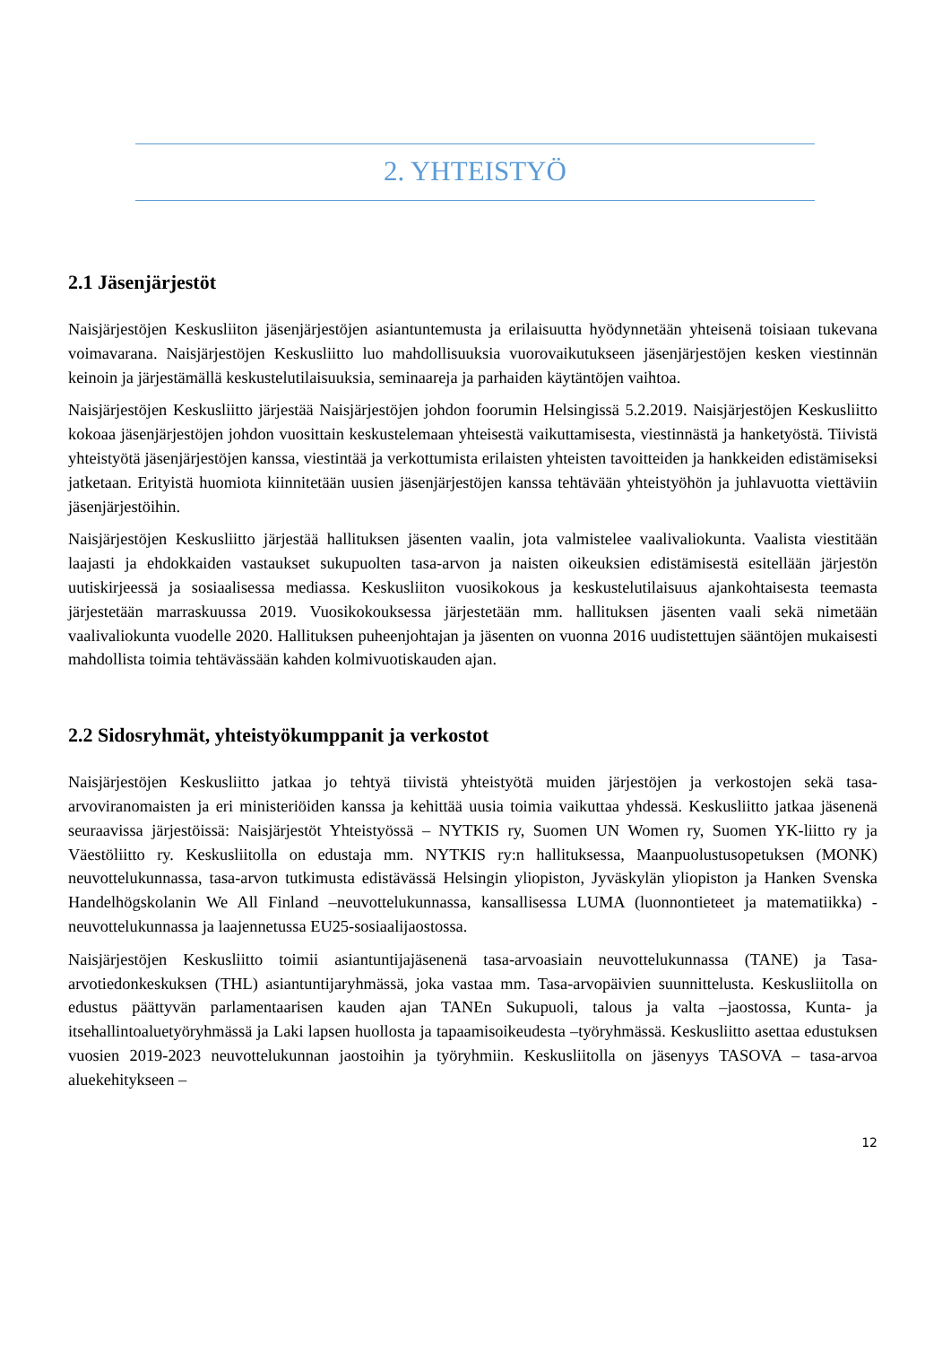2. YHTEISTYÖ
2.1 Jäsenjärjestöt
Naisjärjestöjen Keskusliiton jäsenjärjestöjen asiantuntemusta ja erilaisuutta hyödynnetään yhteisenä toisiaan tukevana voimavarana. Naisjärjestöjen Keskusliitto luo mahdollisuuksia vuorovaikutukseen jäsenjärjestöjen kesken viestinnän keinoin ja järjestämällä keskustelutilaisuuksia, seminaareja ja parhaiden käytäntöjen vaihtoa.
Naisjärjestöjen Keskusliitto järjestää Naisjärjestöjen johdon foorumin Helsingissä 5.2.2019. Naisjärjestöjen Keskusliitto kokoaa jäsenjärjestöjen johdon vuosittain keskustelemaan yhteisestä vaikuttamisesta, viestinnästä ja hanketyöstä. Tiivistä yhteistyötä jäsenjärjestöjen kanssa, viestintää ja verkottumista erilaisten yhteisten tavoitteiden ja hankkeiden edistämiseksi jatketaan. Erityistä huomiota kiinnitetään uusien jäsenjärjestöjen kanssa tehtävään yhteistyöhön ja juhlavuotta viettäviin jäsenjärjestöihin.
Naisjärjestöjen Keskusliitto järjestää hallituksen jäsenten vaalin, jota valmistelee vaalivaliokunta. Vaalista viestitään laajasti ja ehdokkaiden vastaukset sukupuolten tasa-arvon ja naisten oikeuksien edistämisestä esitellään järjestön uutiskirjeessä ja sosiaalisessa mediassa. Keskusliiton vuosikokous ja keskustelutilaisuus ajankohtaisesta teemasta järjestetään marraskuussa 2019. Vuosikokouksessa järjestetään mm. hallituksen jäsenten vaali sekä nimetään vaalivaliokunta vuodelle 2020. Hallituksen puheenjohtajan ja jäsenten on vuonna 2016 uudistettujen sääntöjen mukaisesti mahdollista toimia tehtävässään kahden kolmivuotiskauden ajan.
2.2 Sidosryhmät, yhteistyökumppanit ja verkostot
Naisjärjestöjen Keskusliitto jatkaa jo tehtyä tiivistä yhteistyötä muiden järjestöjen ja verkostojen sekä tasa-arvoviranomaisten ja eri ministeriöiden kanssa ja kehittää uusia toimia vaikuttaa yhdessä. Keskusliitto jatkaa jäsenenä seuraavissa järjestöissä: Naisjärjestöt Yhteistyössä – NYTKIS ry, Suomen UN Women ry, Suomen YK-liitto ry ja Väestöliitto ry. Keskusliitolla on edustaja mm. NYTKIS ry:n hallituksessa, Maanpuolustusopetuksen (MONK) neuvottelukunnassa, tasa-arvon tutkimusta edistävässä Helsingin yliopiston, Jyväskylän yliopiston ja Hanken Svenska Handelhögskolanin We All Finland –neuvottelukunnassa, kansallisessa LUMA (luonnontieteet ja matematiikka) -neuvottelukunnassa ja laajennetussa EU25-sosiaalijaostossa.
Naisjärjestöjen Keskusliitto toimii asiantuntijajäsenenä tasa-arvoasiain neuvottelukunnassa (TANE) ja Tasa-arvotiedonkeskuksen (THL) asiantuntijaryhmässä, joka vastaa mm. Tasa-arvopäivien suunnittelusta. Keskusliitolla on edustus päättyvän parlamentaarisen kauden ajan TANEn Sukupuoli, talous ja valta –jaostossa, Kunta- ja itsehallintoaluetyöryhmässä ja Laki lapsen huollosta ja tapaamisoikeudesta –työryhmässä. Keskusliitto asettaa edustuksen vuosien 2019-2023 neuvottelukunnan jaostoihin ja työryhmiin. Keskusliitolla on jäsenyys TASOVA – tasa-arvoa aluekehitykseen –
12